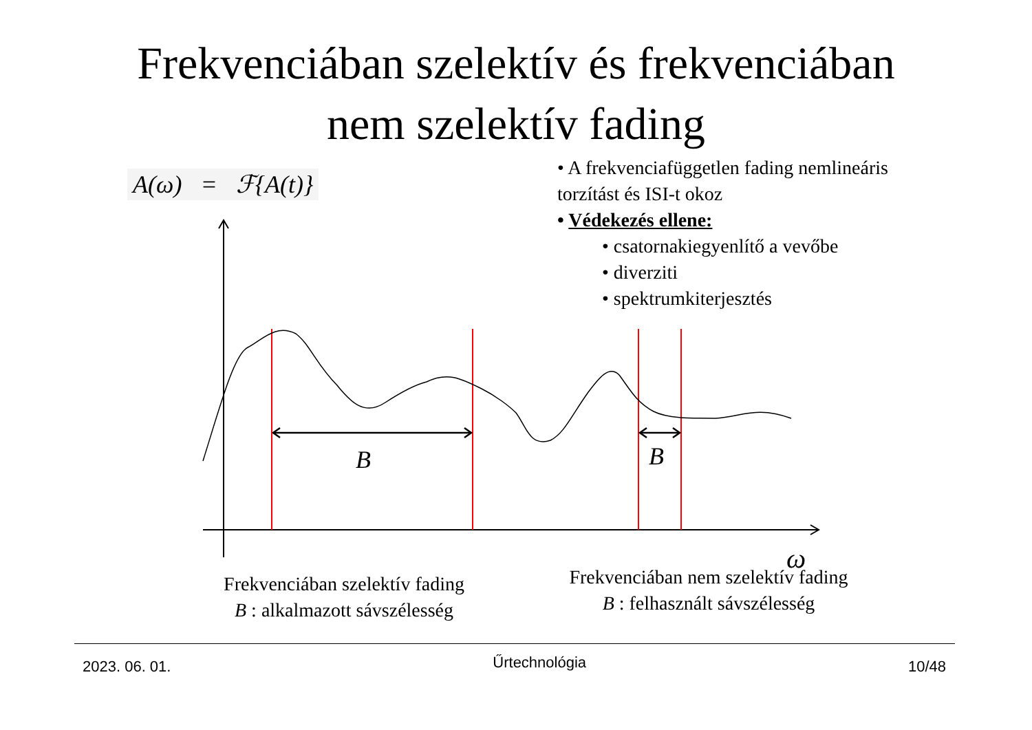Frekvenciában szelektív és frekvenciában
nem szelektív fading
A(ω) = ℱ{A(t)}
• A frekvenciafüggetlen fading nemlineáris torzítást és ISI-t okoz
• Védekezés ellene:
• csatornakiegyenlítő a vevőbe
• diverziti
• spektrumkiterjesztés
B
B
ω
Frekvenciában szelektív fading
B : alkalmazott sávszélesség
Frekvenciában nem szelektív fading
B : felhasznált sávszélesség
2023. 06. 01. Űrtechnológia 10/48